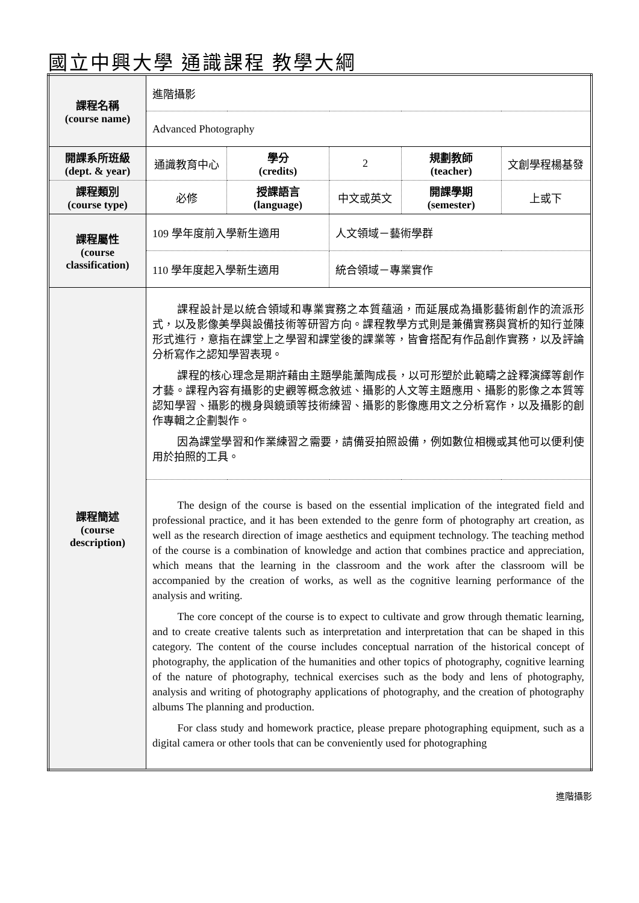國立中興大學 通識課程 教學大綱
| 課程名稱 (course name) | 進階攝影 | | | | |
| | Advanced Photography | | | | |
| 開課系所班級 (dept. & year) | 通識教育中心 | 學分 (credits) | 2 | 規劃教師 (teacher) | 文創學程楊基發 |
| 課程類別 (course type) | 必修 | 授課語言 (language) | 中文或英文 | 開課學期 (semester) | 上或下 |
| 課程屬性 (course classification) | 109 學年度前入學新生適用 | | 人文領域－藝術學群 | | |
| | 110 學年度起入學新生適用 | | 統合領域－專業實作 | | |
| 課程簡述 (course description) | 課程設計是以統合領域和專業實務之本質蘊涵，而延展成為攝影藝術創作的流派形式，以及影像美學與設備技術等研習方向。課程教學方式則是兼備實務與賞析的知行並陳形式進行，意指在課堂上之學習和課堂後的課業等，皆會搭配有作品創作實務，以及評論分析寫作之認知學習表現。 課程的核心理念是期許藉由主題學能薰陶成長，以可形塑於此範疇之詮釋演繹等創作才藝。課程內容有攝影的史觀等概念敘述、攝影的人文等主題應用、攝影的影像之本質等認知學習、攝影的機身與鏡頭等技術練習、攝影的影像應用文之分析寫作，以及攝影的創作專輯之企劃製作。 因為課堂學習和作業練習之需要，請備妥拍照設備，例如數位相機或其他可以便利使用於拍照的工具。 | | | | |
| | The design of the course is based on the essential implication of the integrated field and professional practice, and it has been extended to the genre form of photography art creation, as well as the research direction of image aesthetics and equipment technology. The teaching method of the course is a combination of knowledge and action that combines practice and appreciation, which means that the learning in the classroom and the work after the classroom will be accompanied by the creation of works, as well as the cognitive learning performance of the analysis and writing. The core concept of the course is to expect to cultivate and grow through thematic learning, and to create creative talents such as interpretation and interpretation that can be shaped in this category. The content of the course includes conceptual narration of the historical concept of photography, the application of the humanities and other topics of photography, cognitive learning of the nature of photography, technical exercises such as the body and lens of photography, analysis and writing of photography applications of photography, and the creation of photography albums The planning and production. For class study and homework practice, please prepare photographing equipment, such as a digital camera or other tools that can be conveniently used for photographing | | | | |
進階攝影